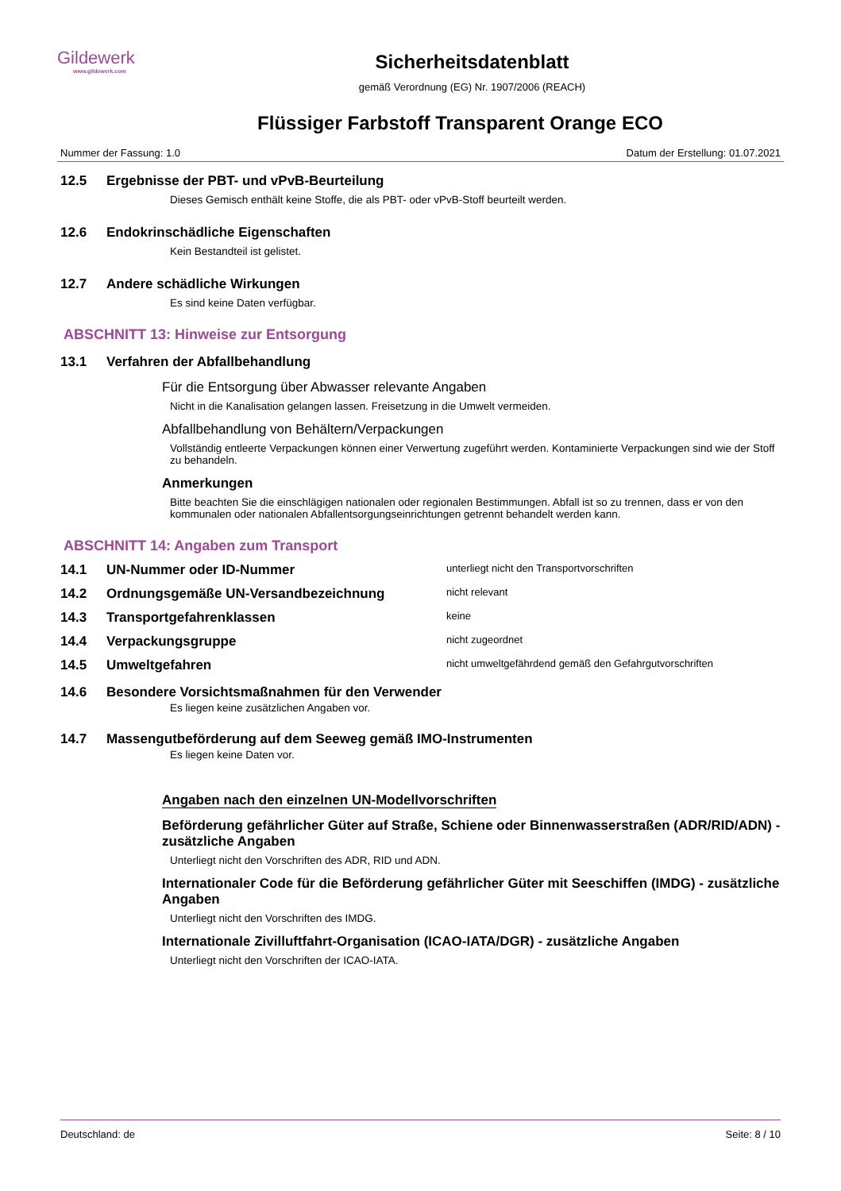Gildewerk
www.gildewerk.com
Sicherheitsdatenblatt
gemäß Verordnung (EG) Nr. 1907/2006 (REACH)
Flüssiger Farbstoff Transparent Orange ECO
Nummer der Fassung: 1.0 Datum der Erstellung: 01.07.2021
12.5 Ergebnisse der PBT- und vPvB-Beurteilung
Dieses Gemisch enthält keine Stoffe, die als PBT- oder vPvB-Stoff beurteilt werden.
12.6 Endokrinschädliche Eigenschaften
Kein Bestandteil ist gelistet.
12.7 Andere schädliche Wirkungen
Es sind keine Daten verfügbar.
ABSCHNITT 13: Hinweise zur Entsorgung
13.1 Verfahren der Abfallbehandlung
Für die Entsorgung über Abwasser relevante Angaben
Nicht in die Kanalisation gelangen lassen. Freisetzung in die Umwelt vermeiden.
Abfallbehandlung von Behältern/Verpackungen
Vollständig entleerte Verpackungen können einer Verwertung zugeführt werden. Kontaminierte Verpackungen sind wie der Stoff zu behandeln.
Anmerkungen
Bitte beachten Sie die einschlägigen nationalen oder regionalen Bestimmungen. Abfall ist so zu trennen, dass er von den kommunalen oder nationalen Abfallentsorgungseinrichtungen getrennt behandelt werden kann.
ABSCHNITT 14: Angaben zum Transport
14.1 UN-Nummer oder ID-Nummer unterliegt nicht den Transportvorschriften
14.2 Ordnungsgemäße UN-Versandbezeichnung nicht relevant
14.3 Transportgefahrenklassen keine
14.4 Verpackungsgruppe nicht zugeordnet
14.5 Umweltgefahren nicht umweltgefährdend gemäß den Gefahrgutvorschriften
14.6 Besondere Vorsichtsmaßnahmen für den Verwender
Es liegen keine zusätzlichen Angaben vor.
14.7 Massengutbeförderung auf dem Seeweg gemäß IMO-Instrumenten
Es liegen keine Daten vor.
Angaben nach den einzelnen UN-Modellvorschriften
Beförderung gefährlicher Güter auf Straße, Schiene oder Binnenwasserstraßen (ADR/RID/ADN) - zusätzliche Angaben
Unterliegt nicht den Vorschriften des ADR, RID und ADN.
Internationaler Code für die Beförderung gefährlicher Güter mit Seeschiffen (IMDG) - zusätzliche Angaben
Unterliegt nicht den Vorschriften des IMDG.
Internationale Zivilluftfahrt-Organisation (ICAO-IATA/DGR) - zusätzliche Angaben
Unterliegt nicht den Vorschriften der ICAO-IATA.
Deutschland: de Seite: 8 / 10